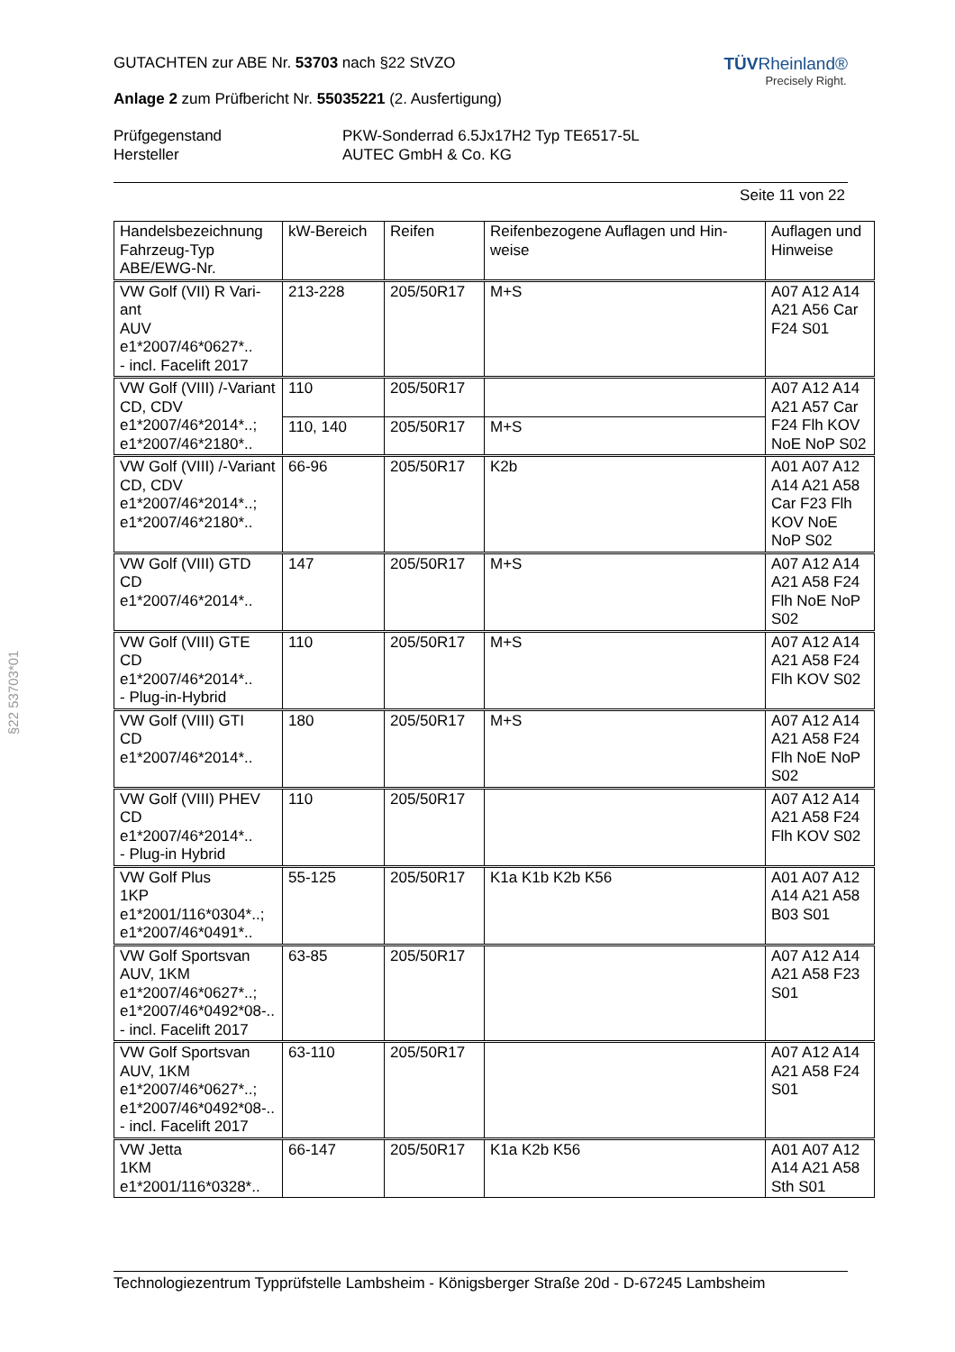§22 53703*01
TÜVRheinland®
Precisely Right.
GUTACHTEN zur ABE Nr. 53703 nach §22 StVZO
Anlage 2 zum Prüfbericht Nr. 55035221 (2. Ausfertigung)
Prüfgegenstand
Hersteller
PKW-Sonderrad 6.5Jx17H2 Typ TE6517-5L
AUTEC GmbH & Co. KG
Seite 11 von 22
| Handelsbezeichnung Fahrzeug-Typ ABE/EWG-Nr. | kW-Bereich | Reifen | Reifenbezogene Auflagen und Hin- weise | Auflagen und Hinweise |
| --- | --- | --- | --- | --- |
| VW Golf (VII) R Vari- ant AUV e1*2007/46*0627*.. - incl. Facelift 2017 | 213-228 | 205/50R17 | M+S | A07 A12 A14 A21 A56 Car F24 S01 |
| VW Golf (VIII) /-Variant CD, CDV e1*2007/46*2014*..; e1*2007/46*2180*.. | 110 | 205/50R17 | | A07 A12 A14 A21 A57 Car F24 Flh KOV NoE NoP S02 |
| | 110, 140 | 205/50R17 | M+S | |
| VW Golf (VIII) /-Variant CD, CDV e1*2007/46*2014*..; e1*2007/46*2180*.. | 66-96 | 205/50R17 | K2b | A01 A07 A12 A14 A21 A58 Car F23 Flh KOV NoE NoP S02 |
| VW Golf (VIII) GTD CD e1*2007/46*2014*.. | 147 | 205/50R17 | M+S | A07 A12 A14 A21 A58 F24 Flh NoE NoP S02 |
| VW Golf (VIII) GTE CD e1*2007/46*2014*.. - Plug-in-Hybrid | 110 | 205/50R17 | M+S | A07 A12 A14 A21 A58 F24 Flh KOV S02 |
| VW Golf (VIII) GTI CD e1*2007/46*2014*.. | 180 | 205/50R17 | M+S | A07 A12 A14 A21 A58 F24 Flh NoE NoP S02 |
| VW Golf (VIII) PHEV CD e1*2007/46*2014*.. - Plug-in Hybrid | 110 | 205/50R17 | | A07 A12 A14 A21 A58 F24 Flh KOV S02 |
| VW Golf Plus 1KP e1*2001/116*0304*..; e1*2007/46*0491*.. | 55-125 | 205/50R17 | K1a K1b K2b K56 | A01 A07 A12 A14 A21 A58 B03 S01 |
| VW Golf Sportsvan AUV, 1KM e1*2007/46*0627*..; e1*2007/46*0492*08-.. - incl. Facelift 2017 | 63-85 | 205/50R17 | | A07 A12 A14 A21 A58 F23 S01 |
| VW Golf Sportsvan AUV, 1KM e1*2007/46*0627*..; e1*2007/46*0492*08-.. - incl. Facelift 2017 | 63-110 | 205/50R17 | | A07 A12 A14 A21 A58 F24 S01 |
| VW Jetta 1KM e1*2001/116*0328*.. | 66-147 | 205/50R17 | K1a K2b K56 | A01 A07 A12 A14 A21 A58 Sth S01 |
Technologiezentrum Typprüfstelle Lambsheim - Königsberger Straße 20d - D-67245 Lambsheim